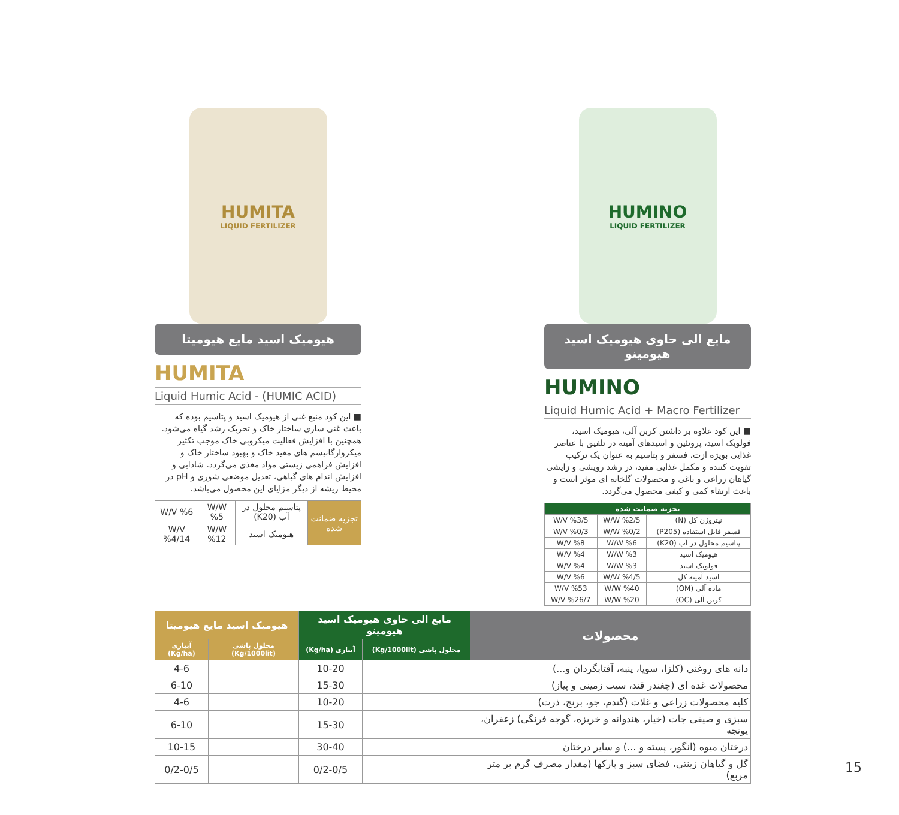HUMITA
LIQUID FERTILIZER
هیومیک اسید مایع هیومیتا
HUMITA
Liquid Humic Acid - (HUMIC ACID)
■ این کود منبع غنی از هیومیک اسید و پتاسیم بوده که باعث غنی سازی ساختار خاک و تحریک رشد گیاه می‌شود. همچنین با افزایش فعالیت میکروبی خاک موجب تکثیر میکروارگانیسم های مفید خاک و بهبود ساختار خاک و افزایش فراهمی زیستی مواد مغذی می‌گردد. شادابی و افزایش اندام های گیاهی، تعدیل موضعی شوری و pH در محیط ریشه از دیگر مزایای این محصول می‌باشد.
| تجزیه ضمانت شده | پتاسیم محلول در آب (K20) | W/W %5 | W/V %6 |
| | هیومیک اسید | W/W %12 | W/V %4/14 |
HUMINO
LIQUID FERTILIZER
مایع الی حاوی هیومیک اسید هیومینو
HUMINO
Liquid Humic Acid + Macro Fertilizer
■ این کود علاوه بر داشتن کربن آلی، هیومیک اسید، فولویک اسید، پروتئین و اسیدهای آمینه در تلفیق با عناصر غذایی بویژه ازت، فسفر و پتاسیم به عنوان یک ترکیب تقویت کننده و مکمل غذایی مفید، در رشد رویشی و زایشی گیاهان زراعی و باغی و محصولات گلخانه ای موثر است و باعث ارتقاء کمی و کیفی محصول می‌گردد.
| تجزیه ضمانت شده | | |
| --- | --- | --- |
| نیتروژن کل (N) | W/W %2/5 | W/V %3/5 |
| فسفر قابل استفاده (P205) | W/W %0/2 | W/V %0/3 |
| پتاسیم محلول در آب (K20) | W/W %6 | W/V %8 |
| هیومیک اسید | W/W %3 | W/V %4 |
| فولویک اسید | W/W %3 | W/V %4 |
| اسید آمینه کل | W/W %4/5 | W/V %6 |
| ماده آلی (OM) | W/W %40 | W/V %53 |
| کربن آلی (OC) | W/W %20 | W/V %26/7 |
| محصولات | مایع الی حاوی هیومیک اسید هیومینو | | هیومیک اسید مایع هیومیتا | |
| --- | --- | --- | --- | --- |
| | محلول پاشی (Kg/1000lit) | آبیاری (Kg/ha) | محلول پاشی (Kg/1000lit) | آبیاری (Kg/ha) |
| دانه های روغنی (کلزا، سویا، پنبه، آفتابگردان و...) | | 10-20 | | 4-6 |
| محصولات غده ای (چغندر قند، سیب زمینی و پیاز) | | 15-30 | | 6-10 |
| کلیه محصولات زراعی و غلات (گندم، جو، برنج، ذرت) | | 10-20 | | 4-6 |
| سبزی و صیفی جات (خیار، هندوانه و خربزه، گوجه فرنگی) زعفران، یونجه | | 15-30 | | 6-10 |
| درختان میوه (انگور، پسته و ...) و سایر درختان | | 30-40 | | 10-15 |
| گل و گیاهان زینتی، فضای سبز و پارکها (مقدار مصرف گرم بر متر مربع) | | 0/2-0/5 | | 0/2-0/5 |
15